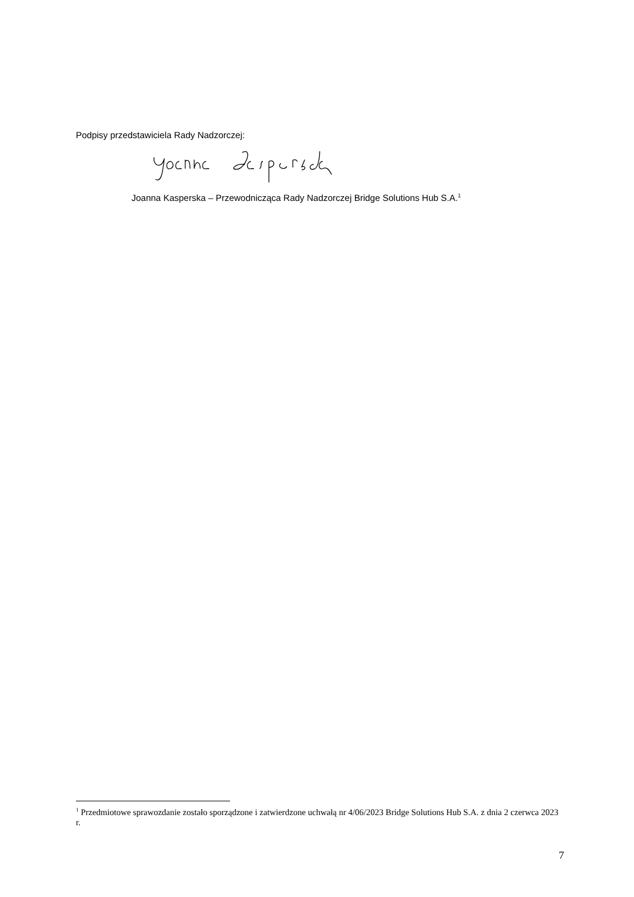Podpisy przedstawiciela Rady Nadzorczej:
Joanna Kasperska – Przewodnicząca Rady Nadzorczej Bridge Solutions Hub S.A.<sup>1</sup>
<sup>1</sup> Przedmiotowe sprawozdanie zostało sporządzone i zatwierdzone uchwałą nr 4/06/2023 Bridge Solutions Hub S.A. z dnia 2 czerwca 2023 r.
7